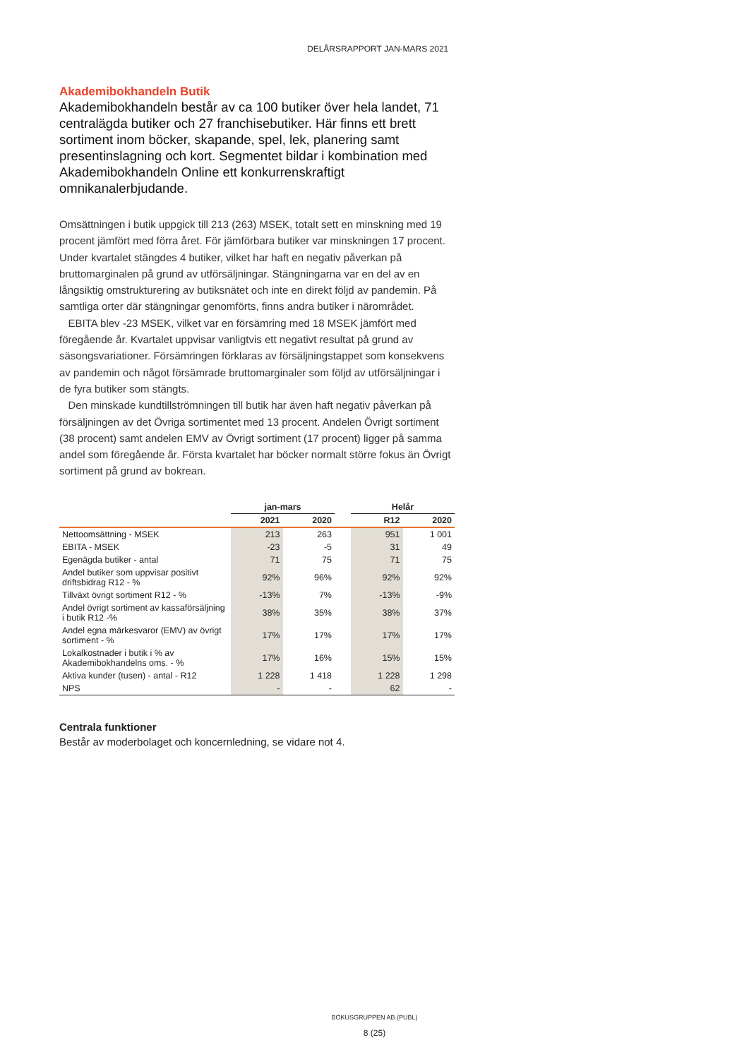DELÅRSRAPPORT JAN-MARS 2021
Akademibokhandeln Butik
Akademibokhandeln består av ca 100 butiker över hela landet, 71 centralägda butiker och 27 franchisebutiker. Här finns ett brett sortiment inom böcker, skapande, spel, lek, planering samt presentinslagning och kort. Segmentet bildar i kombination med Akademibokhandeln Online ett konkurrenskraftigt omnikanalerbjudande.
Omsättningen i butik uppgick till 213 (263) MSEK, totalt sett en minskning med 19 procent jämfört med förra året. För jämförbara butiker var minskningen 17 procent. Under kvartalet stängdes 4 butiker, vilket har haft en negativ påverkan på bruttomarginalen på grund av utförsäljningar. Stängningarna var en del av en långsiktig omstrukturering av butiksnätet och inte en direkt följd av pandemin. På samtliga orter där stängningar genomförts, finns andra butiker i närområdet.
EBITA blev -23 MSEK, vilket var en försämring med 18 MSEK jämfört med föregående år. Kvartalet uppvisar vanligtvis ett negativt resultat på grund av säsongsvariationer. Försämringen förklaras av försäljningstappet som konsekvens av pandemin och något försämrade bruttomarginaler som följd av utförsäljningar i de fyra butiker som stängts.
Den minskade kundtillströmningen till butik har även haft negativ påverkan på försäljningen av det Övriga sortimentet med 13 procent. Andelen Övrigt sortiment (38 procent) samt andelen EMV av Övrigt sortiment (17 procent) ligger på samma andel som föregående år. Första kvartalet har böcker normalt större fokus än Övrigt sortiment på grund av bokrean.
| | jan-mars | | | Helår | |
| --- | --- | --- | --- | --- | --- |
| | 2021 | 2020 | | R12 | 2020 |
| Nettoomsättning - MSEK | 213 | 263 | | 951 | 1 001 |
| EBITA - MSEK | -23 | -5 | | 31 | 49 |
| Egenägda butiker - antal | 71 | 75 | | 71 | 75 |
| Andel butiker som uppvisar positivt driftsbidrag R12 - % | 92% | 96% | | 92% | 92% |
| Tillväxt övrigt sortiment R12 - % | -13% | 7% | | -13% | -9% |
| Andel övrigt sortiment av kassaförsäljning i butik R12 -% | 38% | 35% | | 38% | 37% |
| Andel egna märkesvaror (EMV) av övrigt sortiment - % | 17% | 17% | | 17% | 17% |
| Lokalkostnader i butik i % av Akademibokhandelns oms. - % | 17% | 16% | | 15% | 15% |
| Aktiva kunder (tusen) - antal - R12 | 1 228 | 1 418 | | 1 228 | 1 298 |
| NPS | - | - | | 62 | - |
Centrala funktioner
Består av moderbolaget och koncernledning, se vidare not 4.
BOKUSGRUPPEN AB (PUBL)
8 (25)